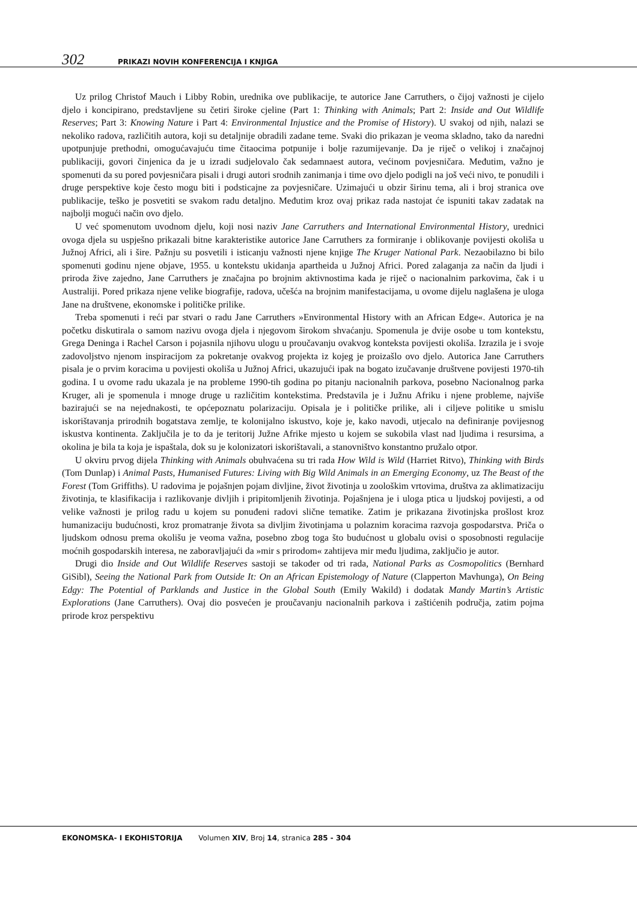302 PRIKAZI NOVIH KONFERENCIJA I KNJIGA
Uz prilog Christof Mauch i Libby Robin, urednika ove publikacije, te autorice Jane Carruthers, o čijoj važnosti je cijelo djelo i koncipirano, predstavljene su četiri široke cjeline (Part 1: Thinking with Animals; Part 2: Inside and Out Wildlife Reserves; Part 3: Knowing Nature i Part 4: Environmental Injustice and the Promise of History). U svakoj od njih, nalazi se nekoliko radova, različitih autora, koji su detaljnije obradili zadane teme. Svaki dio prikazan je veoma skladno, tako da naredni upotpunjuje prethodni, omogućavajuću time čitaocima potpunije i bolje razumijevanje. Da je riječ o velikoj i značajnoj publikaciji, govori činjenica da je u izradi sudjelovalo čak sedamnaest autora, većinom povjesničara. Međutim, važno je spomenuti da su pored povjesničara pisali i drugi autori srodnih zanimanja i time ovo djelo podigli na još veći nivo, te ponudili i druge perspektive koje često mogu biti i podsticajne za povjesničare. Uzimajući u obzir širinu tema, ali i broj stranica ove publikacije, teško je posvetiti se svakom radu detaljno. Međutim kroz ovaj prikaz rada nastojat će ispuniti takav zadatak na najbolji mogući način ovo djelo.
U već spomenutom uvodnom djelu, koji nosi naziv Jane Carruthers and International Environmental History, urednici ovoga djela su uspješno prikazali bitne karakteristike autorice Jane Carruthers za formiranje i oblikovanje povijesti okoliša u Južnoj Africi, ali i šire. Pažnju su posvetili i isticanju važnosti njene knjige The Kruger National Park. Nezaobilazno bi bilo spomenuti godinu njene objave, 1955. u kontekstu ukidanja apartheida u Južnoj Africi. Pored zalaganja za način da ljudi i priroda žive zajedno, Jane Carruthers je značajna po brojnim aktivnostima kada je riječ o nacionalnim parkovima, čak i u Australiji. Pored prikaza njene velike biografije, radova, učešća na brojnim manifestacijama, u ovome dijelu naglašena je uloga Jane na društvene, ekonomske i političke prilike.
Treba spomenuti i reći par stvari o radu Jane Carruthers »Environmental History with an African Edge«. Autorica je na početku diskutirala o samom nazivu ovoga djela i njegovom širokom shvaćanju. Spomenula je dvije osobe u tom kontekstu, Grega Deninga i Rachel Carson i pojasnila njihovu ulogu u proučavanju ovakvog konteksta povijesti okoliša. Izrazila je i svoje zadovoljstvo njenom inspiracijom za pokretanje ovakvog projekta iz kojeg je proizašlo ovo djelo. Autorica Jane Carruthers pisala je o prvim koracima u povijesti okoliša u Južnoj Africi, ukazujući ipak na bogato izučavanje društvene povijesti 1970-tih godina. I u ovome radu ukazala je na probleme 1990-tih godina po pitanju nacionalnih parkova, posebno Nacionalnog parka Kruger, ali je spomenula i mnoge druge u različitim kontekstima. Predstavila je i Južnu Afriku i njene probleme, najviše bazirajući se na nejednakosti, te općepoznatu polarizaciju. Opisala je i političke prilike, ali i ciljeve politike u smislu iskorištavanja prirodnih bogatstava zemlje, te kolonijalno iskustvo, koje je, kako navodi, utjecalo na definiranje povijesnog iskustva kontinenta. Zaključila je to da je teritorij Južne Afrike mjesto u kojem se sukobila vlast nad ljudima i resursima, a okolina je bila ta koja je ispaštala, dok su je kolonizatori iskorištavali, a stanovništvo konstantno pružalo otpor.
U okviru prvog dijela Thinking with Animals obuhvaćena su tri rada How Wild is Wild (Harriet Ritvo), Thinking with Birds (Tom Dunlap) i Animal Pasts, Humanised Futures: Living with Big Wild Animals in an Emerging Economy, uz The Beast of the Forest (Tom Griffiths). U radovima je pojašnjen pojam divljine, život životinja u zoološkim vrtovima, društva za aklimatizaciju životinja, te klasifikacija i razlikovanje divljih i pripitomljenih životinja. Pojašnjena je i uloga ptica u ljudskoj povijesti, a od velike važnosti je prilog radu u kojem su ponuđeni radovi slične tematike. Zatim je prikazana životinjska prošlost kroz humanizaciju budućnosti, kroz promatranje života sa divljim životinjama u polaznim koracima razvoja gospodarstva. Priča o ljudskom odnosu prema okolišu je veoma važna, posebno zbog toga što budućnost u globalu ovisi o sposobnosti regulacije moćnih gospodarskih interesa, ne zaboravljajući da »mir s prirodom« zahtijeva mir među ljudima, zaključio je autor.
Drugi dio Inside and Out Wildlife Reserves sastoji se također od tri rada, National Parks as Cosmopolitics (Bernhard GiSibl), Seeing the National Park from Outside It: On an African Epistemology of Nature (Clapperton Mavhunga), On Being Edgy: The Potential of Parklands and Justice in the Global South (Emily Wakild) i dodatak Mandy Martin’s Artistic Explorations (Jane Carruthers). Ovaj dio posvećen je proučavanju nacionalnih parkova i zaštićenih područja, zatim pojma prirode kroz perspektivu
EKONOMSKA- I EKOHISTORIJA Volumen XIV, Broj 14, stranica 285 - 304